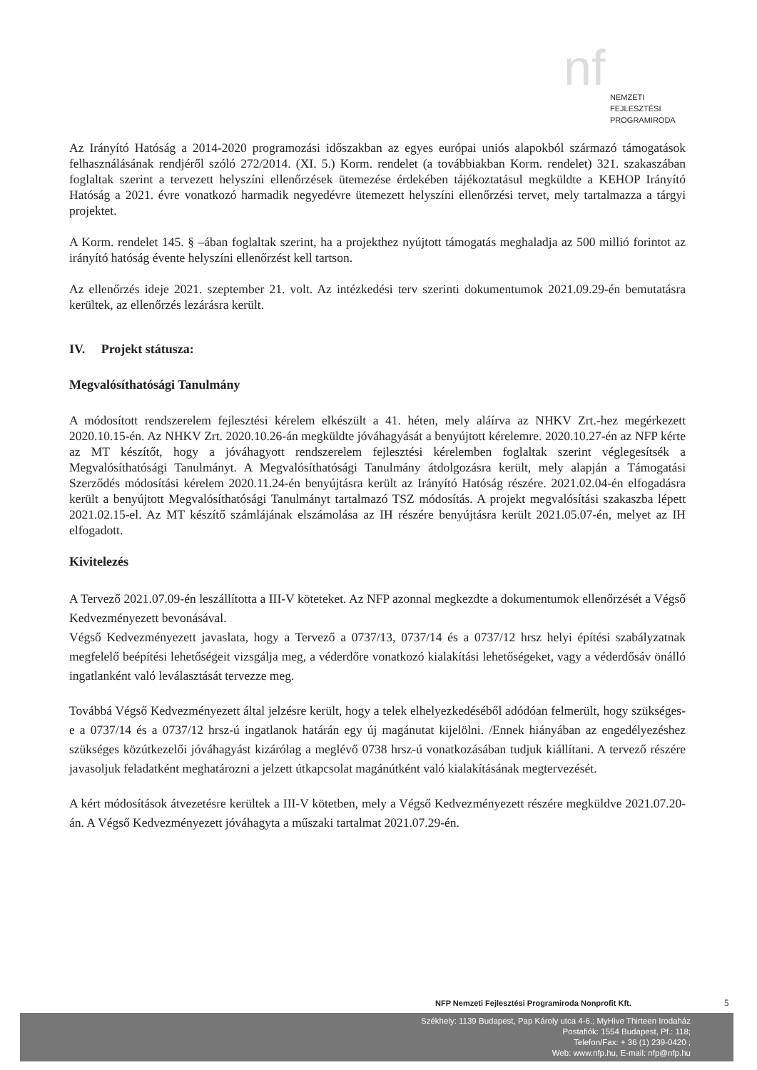nf
NEMZETI
FEJLESZTÉSI
PROGRAMIRODA
Az Irányító Hatóság a 2014-2020 programozási időszakban az egyes európai uniós alapokból származó támogatások felhasználásának rendjéről szóló 272/2014. (XI. 5.) Korm. rendelet (a továbbiakban Korm. rendelet) 321. szakaszában foglaltak szerint a tervezett helyszíni ellenőrzések ütemezése érdekében tájékoztatásul megküldte a KEHOP Irányító Hatóság a 2021. évre vonatkozó harmadik negyedévre ütemezett helyszíni ellenőrzési tervet, mely tartalmazza a tárgyi projektet.
A Korm. rendelet 145. § –ában foglaltak szerint, ha a projekthez nyújtott támogatás meghaladja az 500 millió forintot az irányító hatóság évente helyszíni ellenőrzést kell tartson.
Az ellenőrzés ideje 2021. szeptember 21. volt. Az intézkedési terv szerinti dokumentumok 2021.09.29-én bemutatásra kerültek, az ellenőrzés lezárásra került.
IV. Projekt státusza:
Megvalósíthatósági Tanulmány
A módosított rendszerelem fejlesztési kérelem elkészült a 41. héten, mely aláírva az NHKV Zrt.-hez megérkezett 2020.10.15-én. Az NHKV Zrt. 2020.10.26-án megküldte jóváhagyását a benyújtott kérelemre. 2020.10.27-én az NFP kérte az MT készítőt, hogy a jóváhagyott rendszerelem fejlesztési kérelemben foglaltak szerint véglegesítsék a Megvalósíthatósági Tanulmányt. A Megvalósíthatósági Tanulmány átdolgozásra került, mely alapján a Támogatási Szerződés módosítási kérelem 2020.11.24-én benyújtásra került az Irányító Hatóság részére. 2021.02.04-én elfogadásra került a benyújtott Megvalósíthatósági Tanulmányt tartalmazó TSZ módosítás. A projekt megvalósítási szakaszba lépett 2021.02.15-el. Az MT készítő számlájának elszámolása az IH részére benyújtásra került 2021.05.07-én, melyet az IH elfogadott.
Kivitelezés
A Tervező 2021.07.09-én leszállította a III-V köteteket. Az NFP azonnal megkezdte a dokumentumok ellenőrzését a Végső Kedvezményezett bevonásával.
Végső Kedvezményezett javaslata, hogy a Tervező a 0737/13, 0737/14 és a 0737/12 hrsz helyi építési szabályzatnak megfelelő beépítési lehetőségeit vizsgálja meg, a véderdőre vonatkozó kialakítási lehetőségeket, vagy a véderdősáv önálló ingatlanként való leválasztását tervezze meg.
Továbbá Végső Kedvezményezett által jelzésre került, hogy a telek elhelyezkedéséből adódóan felmerült, hogy szükséges-e a 0737/14 és a 0737/12 hrsz-ú ingatlanok határán egy új magánutat kijelölni. /Ennek hiányában az engedélyezéshez szükséges közútkezelői jóváhagyást kizárólag a meglévő 0738 hrsz-ú vonatkozásában tudjuk kiállítani. A tervező részére javasoljuk feladatként meghatározni a jelzett útkapcsolat magánútként való kialakításának megtervezését.
A kért módosítások átvezetésre kerültek a III-V kötetben, mely a Végső Kedvezményezett részére megküldve 2021.07.20-án. A Végső Kedvezményezett jóváhagyta a műszaki tartalmat 2021.07.29-én.
NFP Nemzeti Fejlesztési Programiroda Nonprofit Kft.
5
Székhely: 1139 Budapest, Pap Károly utca 4-6.; MyHive Thirteen Irodaház
Postafiók: 1554 Budapest, Pf.: 118;
Telefon/Fax: + 36 (1) 239-0420 ;
Web: www.nfp.hu, E-mail: nfp@nfp.hu